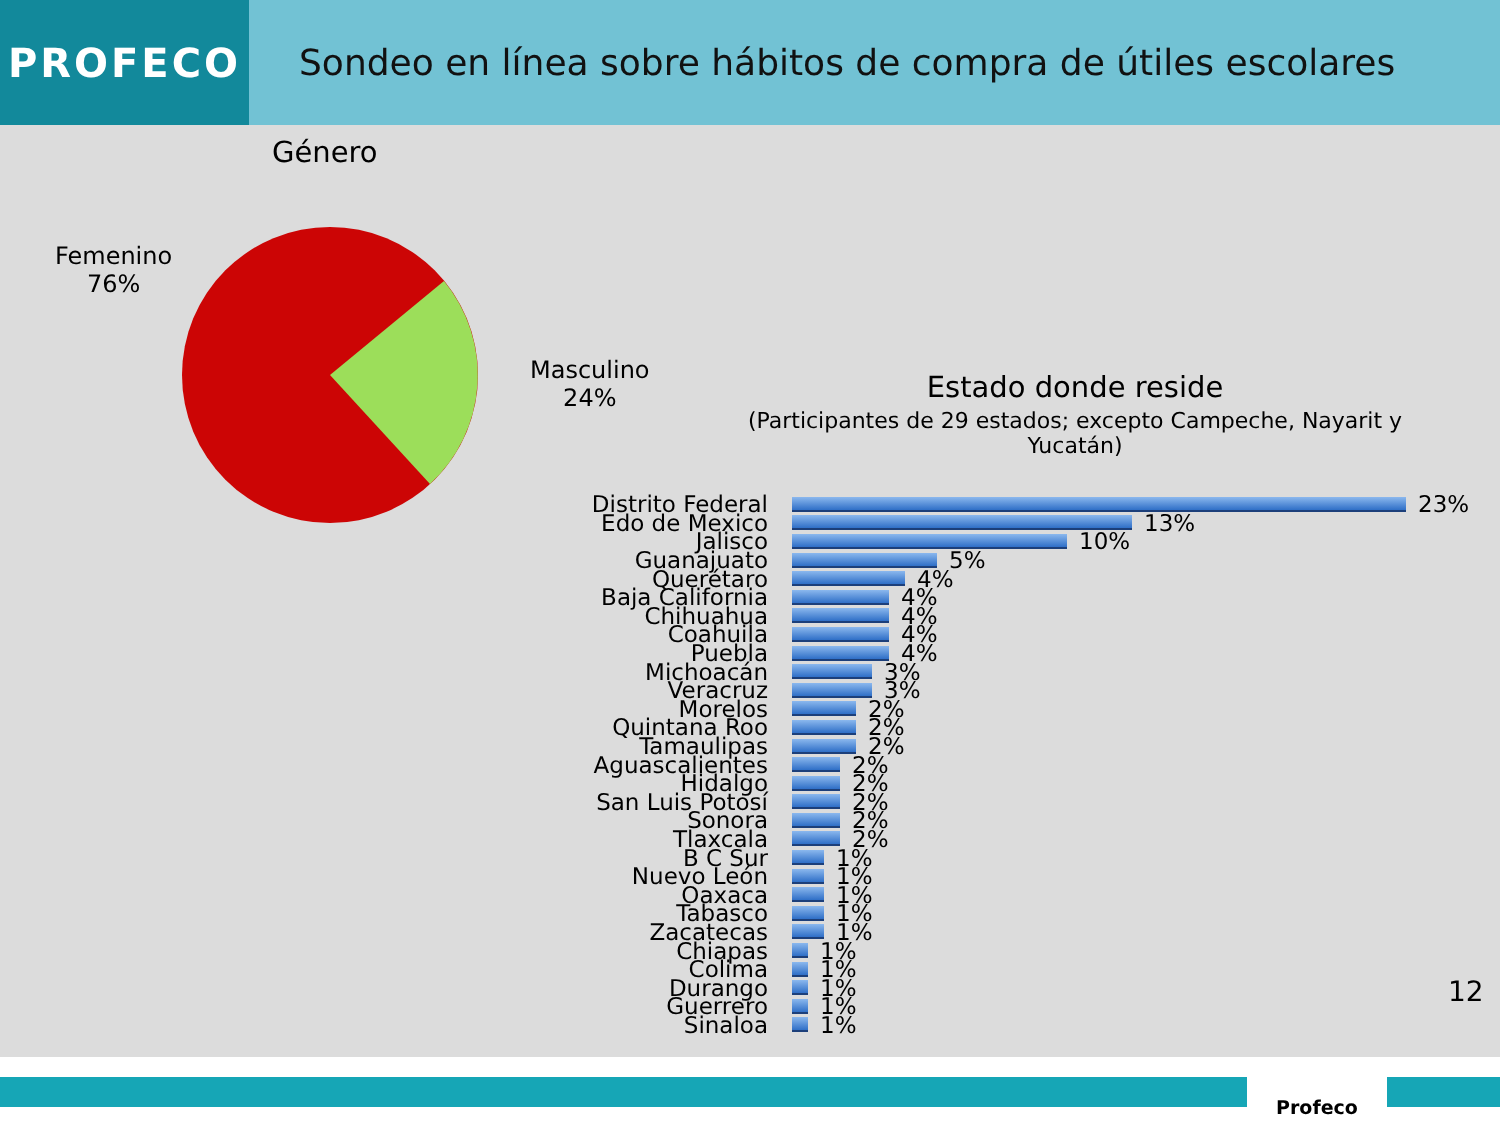PROFECO
Sondeo en línea sobre hábitos de compra de útiles escolares
Género
Femenino
76%
Masculino
24%
Estado donde reside
(Participantes de 29 estados; excepto Campeche, Nayarit y Yucatán)
Distrito Federal 23%
Edo de Mexico 13%
Jalisco 10%
Guanajuato 5%
Querétaro 4%
Baja California 4%
Chihuahua 4%
Coahuila 4%
Puebla 4%
Michoacán 3%
Veracruz 3%
Morelos 2%
Quintana Roo 2%
Tamaulipas 2%
Aguascalientes 2%
Hidalgo 2%
San Luis Potosí 2%
Sonora 2%
Tlaxcala 2%
B C Sur 1%
Nuevo León 1%
Oaxaca 1%
Tabasco 1%
Zacatecas 1%
Chiapas 1%
Colima 1%
Durango 1%
Guerrero 1%
Sinaloa 1%
12
Profeco